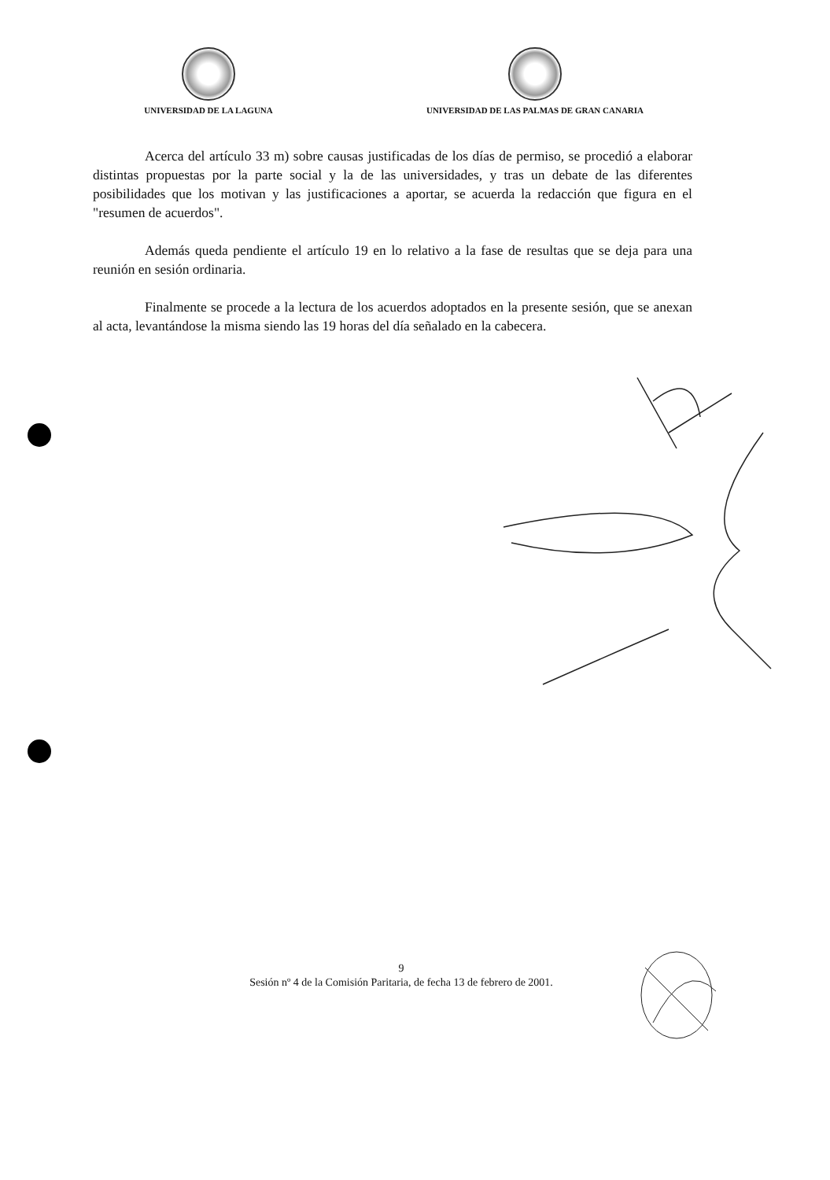UNIVERSIDAD DE LA LAGUNA UNIVERSIDAD DE LAS PALMAS DE GRAN CANARIA
Acerca del artículo 33 m) sobre causas justificadas de los días de permiso, se procedió a elaborar distintas propuestas por la parte social y la de las universidades, y tras un debate de las diferentes posibilidades que los motivan y las justificaciones a aportar, se acuerda la redacción que figura en el "resumen de acuerdos".
Además queda pendiente el artículo 19 en lo relativo a la fase de resultas que se deja para una reunión en sesión ordinaria.
Finalmente se procede a la lectura de los acuerdos adoptados en la presente sesión, que se anexan al acta, levantándose la misma siendo las 19 horas del día señalado en la cabecera.
9
Sesión nº 4 de la Comisión Paritaria, de fecha 13 de febrero de 2001.